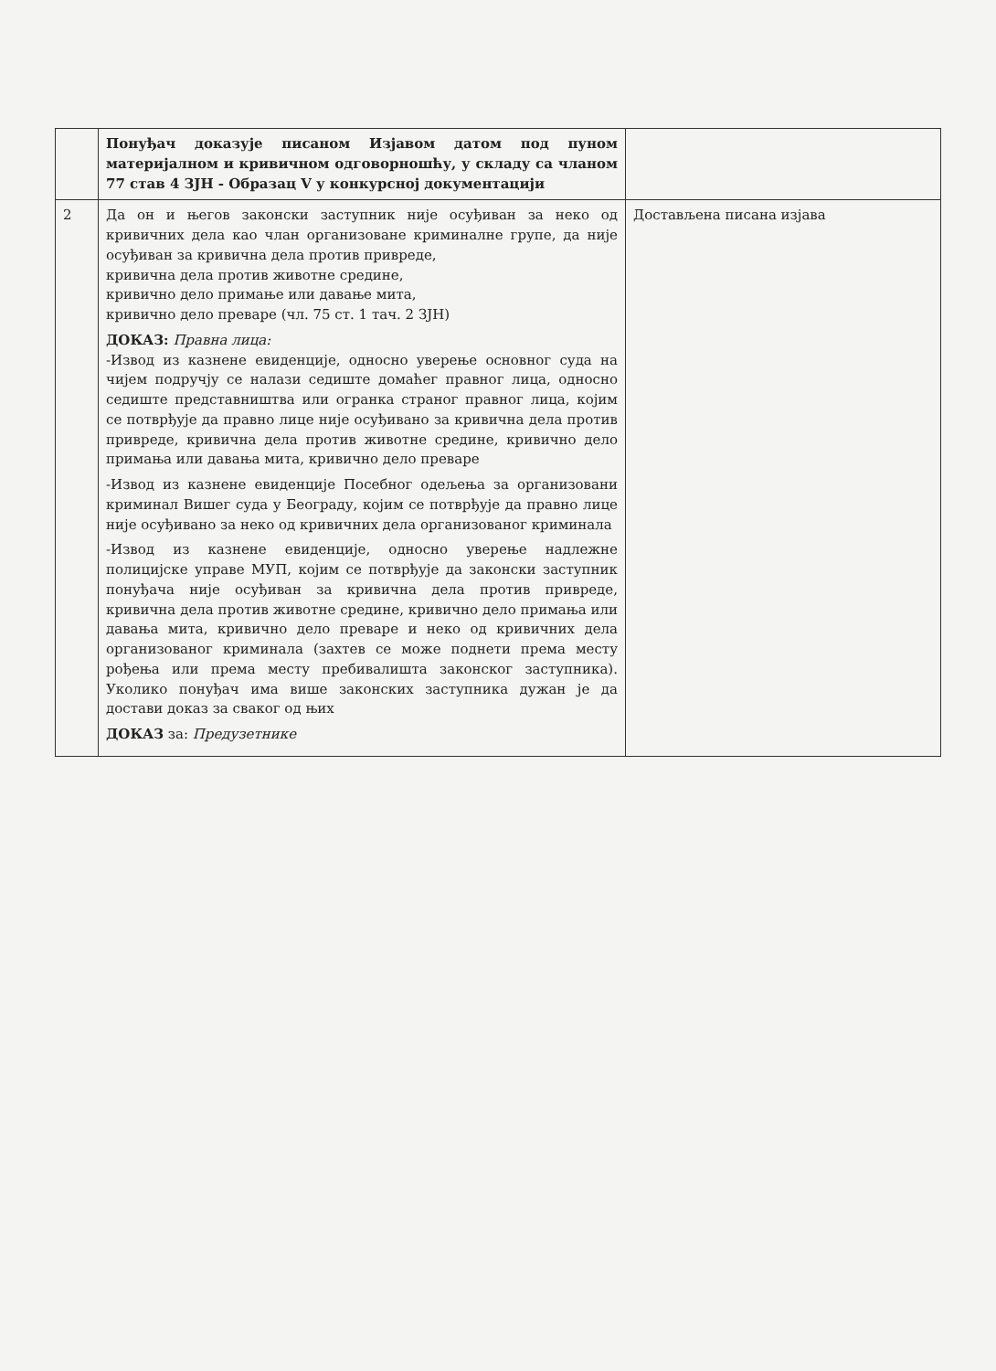| | Понуђач доказује писаном Изјавом датом под пуном материјалном и кривичном одговорношћу, у складу са чланом 77 став 4 ЗЈН - Образац V у конкурсној документацији | |
| 2 | Да он и његов законски заступник није осуђиван за неко од кривичних дела као члан организоване криминалне групе, да није осуђиван за кривична дела против привреде, кривична дела против животне средине, кривично дело примање или давање мита, кривично дело преваре (чл. 75 ст. 1 тач. 2 ЗЈН) ДОКАЗ: Правна лица: -Извод из казнене евиденције, односно уверење основног суда на чијем подручју се налази седиште домаћег правног лица, односно седиште представништва или огранка страног правног лица, којим се потврђује да правно лице није осуђивано за кривична дела против привреде, кривична дела против животне средине, кривично дело примања или давања мита, кривично дело преваре -Извод из казнене евиденције Посебног одељења за организовани криминал Вишег суда у Београду, којим се потврђује да правно лице није осуђивано за неко од кривичних дела организованог криминала -Извод из казнене евиденције, односно уверење надлежне полицијске управе МУП, којим се потврђује да законски заступник понуђача није осуђиван за кривична дела против привреде, кривична дела против животне средине, кривично дело примања или давања мита, кривично дело преваре и неко од кривичних дела организованог криминала (захтев се може поднети према месту рођења или према месту пребивалишта законског заступника). Уколико понуђач има више законских заступника дужан је да достави доказ за сваког од њих ДОКАЗ за: Предузетнике | Достављена писана изјава |